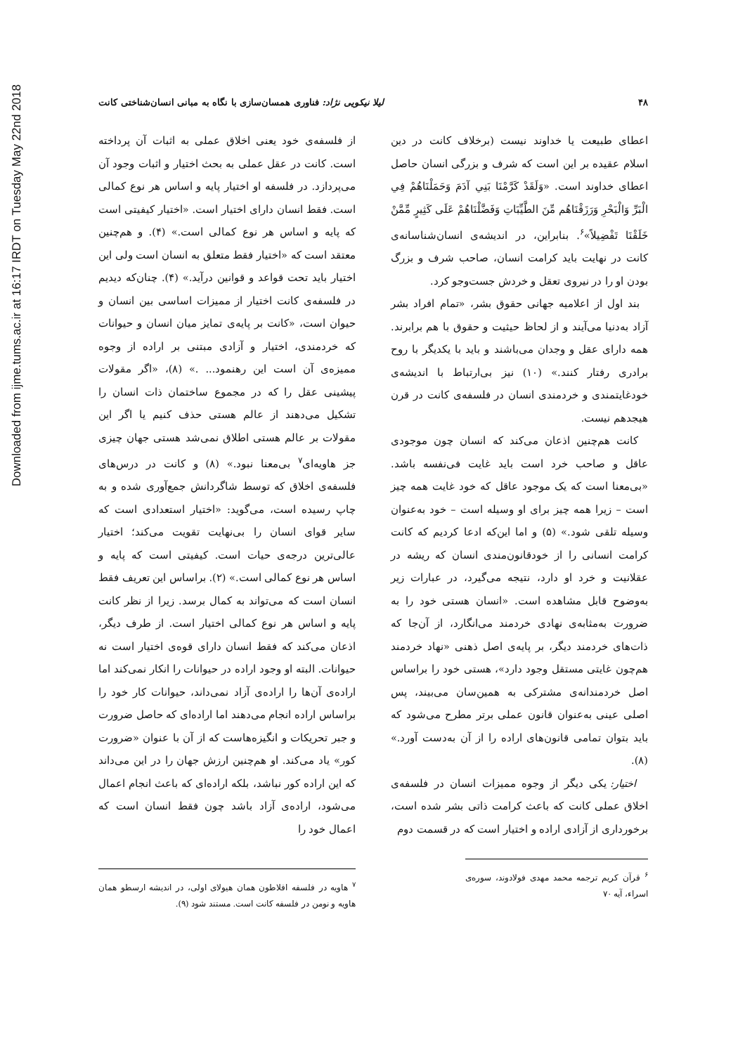Downloaded from ijme.tums.ac.ir at 16:17 IRDT on Tuesday May 22nd 2018
۴۸ لیلا نیکویی نژاد: فناوری همسان‌سازی با نگاه به مبانی انسان‌شناختی کانت
اعطای طبیعت یا خداوند نیست (برخلاف کانت در دین اسلام عقیده بر این است که شرف و بزرگی انسان حاصل اعطای خداوند است. «وَلَقَدْ كَرَّمْنَا بَنِي آدَمَ وَحَمَلْنَاهُمْ فِي الْبَرِّ وَالْبَحْرِ وَرَزَقْنَاهُم مِّنَ الطَّيِّبَاتِ وَفَضَّلْنَاهُمْ عَلَى كَثِيرٍ مِّمَّنْ خَلَقْنَا تَفْضِيلاً»<sup>۶</sup>. بنابراین، در اندیشه‌ی انسان‌شناسانه‌ی کانت در نهایت باید کرامت انسان، صاحب شرف و بزرگ بودن او را در نیروی تعقل و خردش جست‌وجو کرد.
بند اول از اعلامیه جهانی حقوق بشر، «تمام افراد بشر آزاد به‌دنیا می‌آیند و از لحاظ حیثیت و حقوق با هم برابرند. همه دارای عقل و وجدان می‌باشند و باید با یکدیگر با روح برادری رفتار کنند.» (۱۰) نیز بی‌ارتباط با اندیشه‌ی خودغایتمندی و خردمندی انسان در فلسفه‌ی کانت در قرن هیجدهم نیست.
کانت هم‌چنین اذعان می‌کند که انسان چون موجودی عاقل و صاحب خرد است باید غایت فی‌نفسه باشد. «بی‌معنا است که یک موجود عاقل که خود غایت همه چیز است – زیرا همه چیز برای او وسیله است – خود به‌عنوان وسیله تلقی شود.» (۵) و اما این‌که ادعا کردیم که کانت کرامت انسانی را از خودقانون‌مندی انسان که ریشه در عقلانیت و خرد او دارد، نتیجه می‌گیرد، در عبارات زیر به‌وضوح قابل مشاهده است. «انسان هستی خود را به ضرورت به‌مثابه‌ی نهادی خردمند می‌انگارد، از آن‌جا که ذات‌های خردمند دیگر، بر پایه‌ی اصل ذهنی «نهاد خردمند هم‌چون غایتی مستقل وجود دارد»، هستی خود را براساس اصل خردمندانه‌ی مشترکی به همین‌سان می‌بیند، پس اصلی عینی به‌عنوان قانون عملی برتر مطرح می‌شود که باید بتوان تمامی قانون‌های اراده را از آن به‌دست آورد.» (۸).
اختیار: یکی دیگر از وجوه ممیزات انسان در فلسفه‌ی اخلاق عملی کانت که باعث کرامت ذاتی بشر شده است، برخورداری از آزادی اراده و اختیار است که در قسمت دوم
<sup>۶</sup> قرآن کریم ترجمه محمد مهدی فولادوند، سوره‌ی اسراء، آیه ۷۰
از فلسفه‌ی خود یعنی اخلاق عملی به اثبات آن پرداخته است. کانت در عقل عملی به بحث اختیار و اثبات وجود آن می‌پردازد. در فلسفه او اختیار پایه و اساس هر نوع کمالی است. فقط انسان دارای اختیار است. «اختیار کیفیتی است که پایه و اساس هر نوع کمالی است.» (۴). و هم‌چنین معتقد است که «اختیار فقط متعلق به انسان است ولی این اختیار باید تحت قواعد و قوانین درآید.» (۴). چنان‌که دیدیم در فلسفه‌ی کانت اختیار از ممیزات اساسی بین انسان و حیوان است، «کانت بر پایه‌ی تمایز میان انسان و حیوانات که خردمندی، اختیار و آزادی مبتنی بر اراده از وجوه ممیزه‌ی آن است این رهنمود... .» (۸)، «اگر مقولات پیشینی عقل را که در مجموع ساختمان ذات انسان را تشکیل می‌دهند از عالم هستی حذف کنیم یا اگر این مقولات بر عالم هستی اطلاق نمی‌شد هستی جهان چیزی جز هاویه‌ای<sup>۷</sup> بی‌معنا نبود.» (۸) و کانت در درس‌های فلسفه‌ی اخلاق که توسط شاگردانش جمع‌آوری شده و به چاپ رسیده است، می‌گوید: «اختیار استعدادی است که سایر قوای انسان را بی‌نهایت تقویت می‌کند؛ اختیار عالی‌ترین درجه‌ی حیات است. کیفیتی است که پایه و اساس هر نوع کمالی است.» (۲). براساس این تعریف فقط انسان است که می‌تواند به کمال برسد. زیرا از نظر کانت پایه و اساس هر نوع کمالی اختیار است. از طرف دیگر، اذعان می‌کند که فقط انسان دارای قوه‌ی اختیار است نه حیوانات. البته او وجود اراده در حیوانات را انکار نمی‌کند اما اراده‌ی آن‌ها را اراده‌ی آزاد نمی‌داند، حیوانات کار خود را براساس اراده انجام می‌دهند اما اراده‌ای که حاصل ضرورت و جبر تحریکات و انگیزه‌هاست که از آن با عنوان «ضرورت کور» یاد می‌کند. او هم‌چنین ارزش جهان را در این می‌داند که این اراده کور نباشد، بلکه اراده‌ای که باعث انجام اعمال می‌شود، اراده‌ی آزاد باشد چون فقط انسان است که اعمال خود را
<sup>۷</sup> هاویه در فلسفه افلاطون همان هیولای اولی، در اندیشه ارسطو همان هاویه و نومن در فلسفه کانت است. مستند شود (۹).